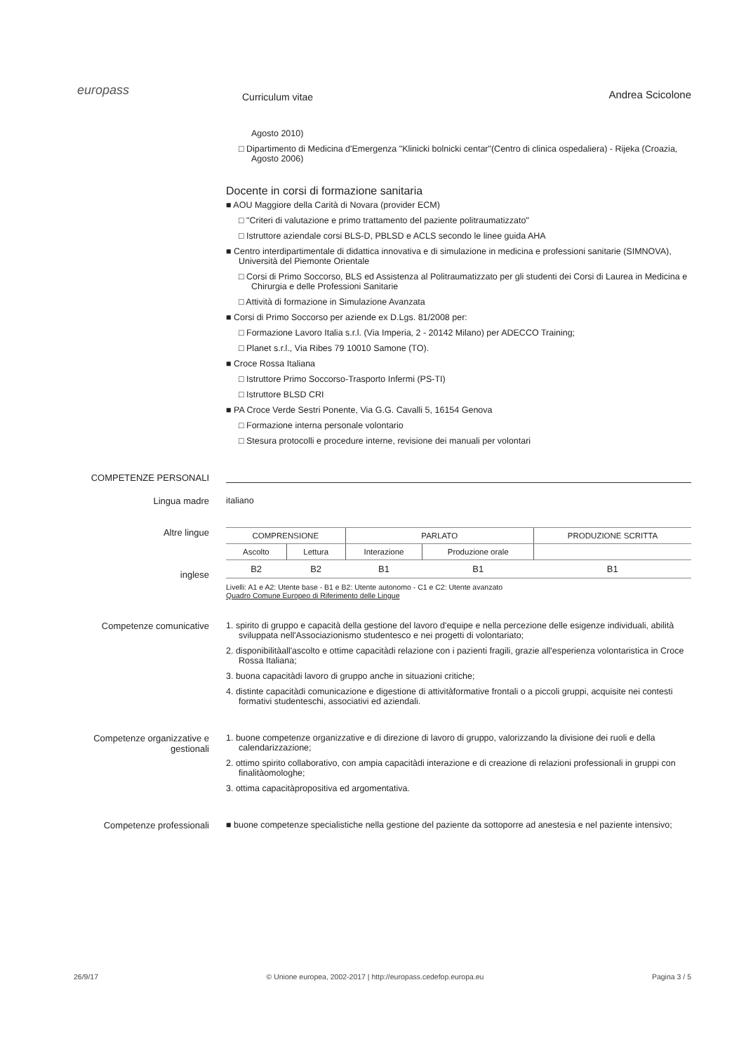europass
Curriculum vitae
Andrea Scicolone
Agosto 2010)
□ Dipartimento di Medicina d'Emergenza "Klinicki bolnicki centar"(Centro di clinica ospedaliera) - Rijeka (Croazia, Agosto 2006)
Docente in corsi di formazione sanitaria
■ AOU Maggiore della Carità di Novara (provider ECM)
□ "Criteri di valutazione e primo trattamento del paziente politraumatizzato"
□ Istruttore aziendale corsi BLS-D, PBLSD e ACLS secondo le linee guida AHA
■ Centro interdipartimentale di didattica innovativa e di simulazione in medicina e professioni sanitarie (SIMNOVA), Università del Piemonte Orientale
□ Corsi di Primo Soccorso, BLS ed Assistenza al Politraumatizzato per gli studenti dei Corsi di Laurea in Medicina e Chirurgia e delle Professioni Sanitarie
□ Attività di formazione in Simulazione Avanzata
■ Corsi di Primo Soccorso per aziende ex D.Lgs. 81/2008 per:
□ Formazione Lavoro Italia s.r.l. (Via Imperia, 2 - 20142 Milano) per ADECCO Training;
□ Planet s.r.l., Via Ribes 79 10010 Samone (TO).
■ Croce Rossa Italiana
□ Istruttore Primo Soccorso-Trasporto Infermi (PS-TI)
□ Istruttore BLSD CRI
■ PA Croce Verde Sestri Ponente, Via G.G. Cavalli 5, 16154 Genova
□ Formazione interna personale volontario
□ Stesura protocolli e procedure interne, revisione dei manuali per volontari
COMPETENZE PERSONALI
Lingua madre italiano
Altre lingue
inglese
| COMPRENSIONE | | PARLATO | | PRODUZIONE SCRITTA |
| --- | --- | --- | --- | --- |
| Ascolto | Lettura | Interazione | Produzione orale | |
| B2 | B2 | B1 | B1 | B1 |
Livelli: A1 e A2: Utente base - B1 e B2: Utente autonomo - C1 e C2: Utente avanzato
Quadro Comune Europeo di Riferimento delle Lingue
Competenze comunicative 1. spirito di gruppo e capacità della gestione del lavoro d'equipe e nella percezione delle esigenze individuali, abilità sviluppata nell'Associazionismo studentesco e nei progetti di volontariato;
2. disponibilitàall'ascolto e ottime capacitàdi relazione con i pazienti fragili, grazie all'esperienza volontaristica in Croce Rossa Italiana;
3. buona capacitàdi lavoro di gruppo anche in situazioni critiche;
4. distinte capacitàdi comunicazione e digestione di attivitàformative frontali o a piccoli gruppi, acquisite nei contesti formativi studenteschi, associativi ed aziendali.
Competenze organizzative e gestionali
1. buone competenze organizzative e di direzione di lavoro di gruppo, valorizzando la divisione dei ruoli e della calendarizzazione;
2. ottimo spirito collaborativo, con ampia capacitàdi interazione e di creazione di relazioni professionali in gruppi con finalitàomologhe;
3. ottima capacitàpropositiva ed argomentativa.
Competenze professionali ■ buone competenze specialistiche nella gestione del paziente da sottoporre ad anestesia e nel paziente intensivo;
26/9/17 © Unione europea, 2002-2017 | http://europass.cedefop.europa.eu Pagina 3 / 5